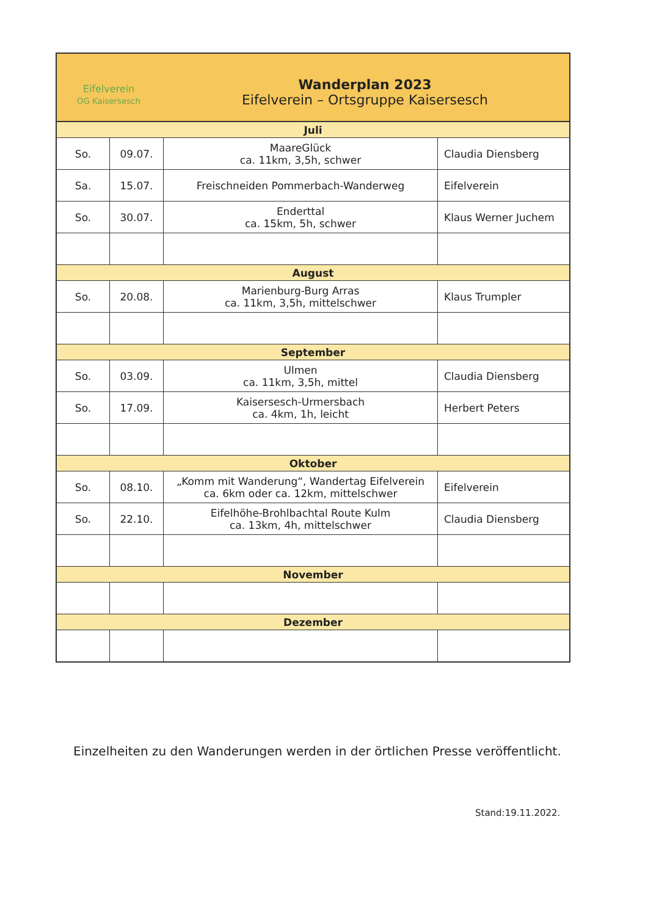| Eifelverein OG Kaisersesch Wanderplan 2023 Eifelverein – Ortsgruppe Kaisersesch | | | |
| --- | --- | --- | --- |
| Juli | | | |
| So. | 09.07. | MaareGlück ca. 11km, 3,5h, schwer | Claudia Diensberg |
| Sa. | 15.07. | Freischneiden Pommerbach-Wanderweg | Eifelverein |
| So. | 30.07. | Enderttal ca. 15km, 5h, schwer | Klaus Werner Juchem |
| August | | | |
| So. | 20.08. | Marienburg-Burg Arras ca. 11km, 3,5h, mittelschwer | Klaus Trumpler |
| September | | | |
| So. | 03.09. | Ulmen ca. 11km, 3,5h, mittel | Claudia Diensberg |
| So. | 17.09. | Kaisersesch-Urmersbach ca. 4km, 1h, leicht | Herbert Peters |
| Oktober | | | |
| So. | 08.10. | „Komm mit Wanderung“, Wandertag Eifelverein ca. 6km oder ca. 12km, mittelschwer | Eifelverein |
| So. | 22.10. | Eifelhöhe-Brohlbachtal Route Kulm ca. 13km, 4h, mittelschwer | Claudia Diensberg |
| November | | | |
| Dezember | | | |
Einzelheiten zu den Wanderungen werden in der örtlichen Presse veröffentlicht.
Stand:19.11.2022.